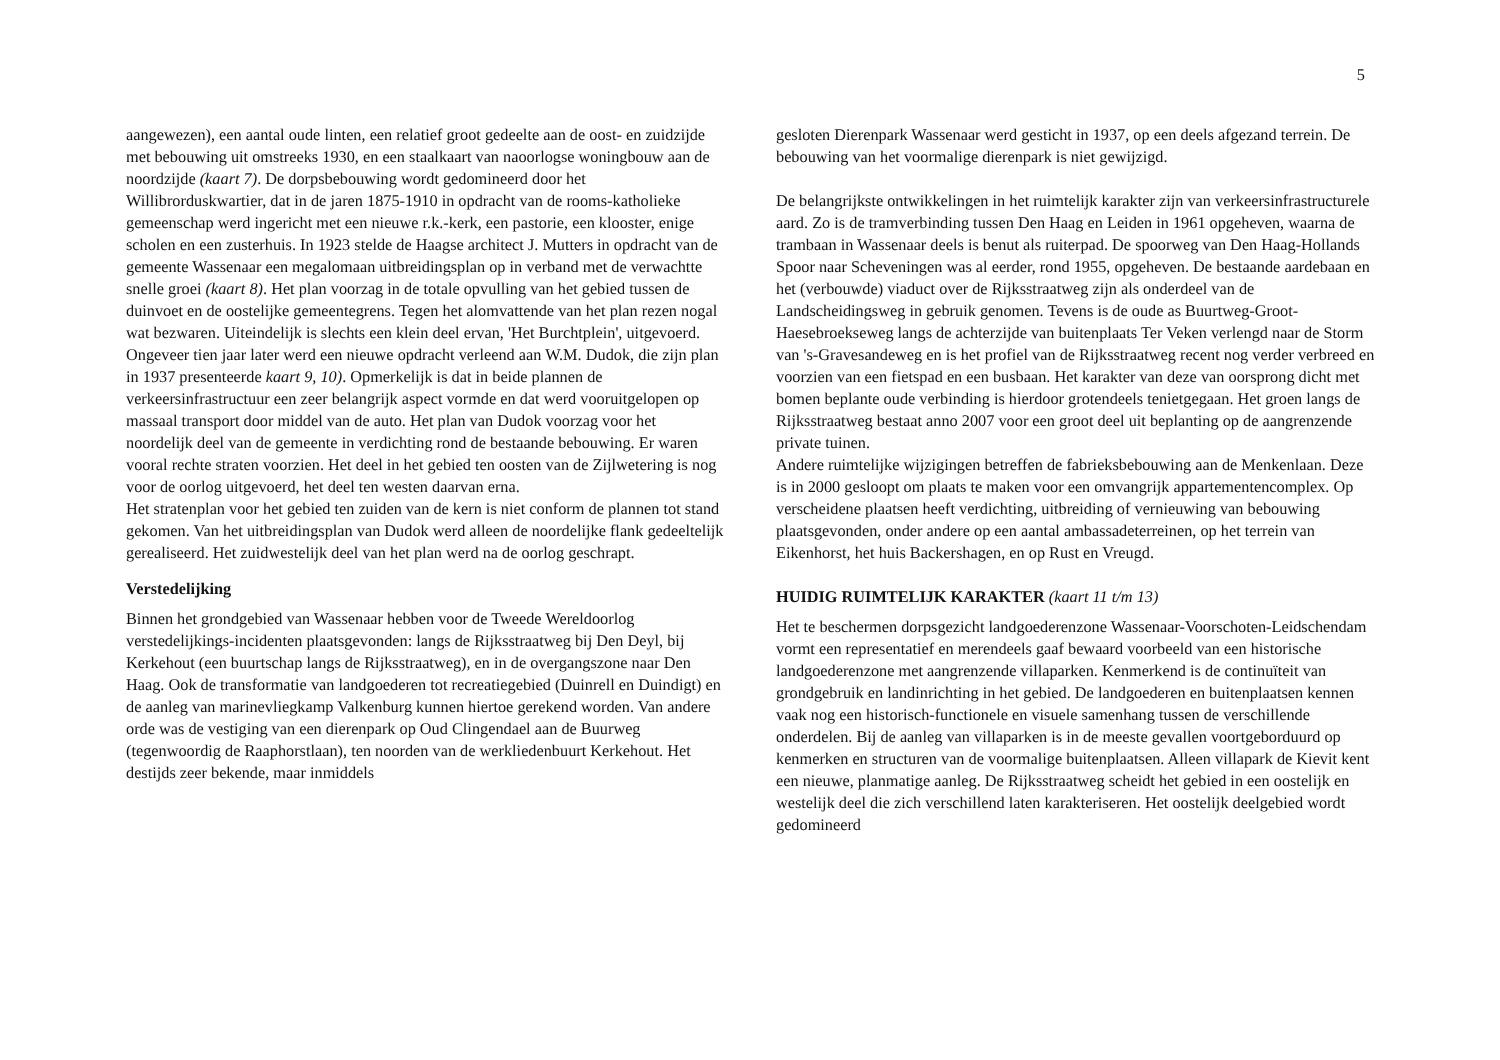5
aangewezen), een aantal oude linten, een relatief groot gedeelte aan de oost- en zuidzijde met bebouwing uit omstreeks 1930, en een staalkaart van naoorlogse woningbouw aan de noordzijde (kaart 7). De dorpsbebouwing wordt gedomineerd door het Willibrorduskwartier, dat in de jaren 1875-1910 in opdracht van de rooms-katholieke gemeenschap werd ingericht met een nieuwe r.k.-kerk, een pastorie, een klooster, enige scholen en een zusterhuis. In 1923 stelde de Haagse architect J. Mutters in opdracht van de gemeente Wassenaar een megalomaan uitbreidingsplan op in verband met de verwachtte snelle groei (kaart 8). Het plan voorzag in de totale opvulling van het gebied tussen de duinvoet en de oostelijke gemeentegrens. Tegen het alomvattende van het plan rezen nogal wat bezwaren. Uiteindelijk is slechts een klein deel ervan, 'Het Burchtplein', uitgevoerd.
Ongeveer tien jaar later werd een nieuwe opdracht verleend aan W.M. Dudok, die zijn plan in 1937 presenteerde kaart 9, 10). Opmerkelijk is dat in beide plannen de verkeersinfrastructuur een zeer belangrijk aspect vormde en dat werd vooruitgelopen op massaal transport door middel van de auto. Het plan van Dudok voorzag voor het noordelijk deel van de gemeente in verdichting rond de bestaande bebouwing. Er waren vooral rechte straten voorzien. Het deel in het gebied ten oosten van de Zijlwetering is nog voor de oorlog uitgevoerd, het deel ten westen daarvan erna.
Het stratenplan voor het gebied ten zuiden van de kern is niet conform de plannen tot stand gekomen. Van het uitbreidingsplan van Dudok werd alleen de noordelijke flank gedeeltelijk gerealiseerd. Het zuidwestelijk deel van het plan werd na de oorlog geschrapt.
Verstedelijking
Binnen het grondgebied van Wassenaar hebben voor de Tweede Wereldoorlog verstedelijkings-incidenten plaatsgevonden: langs de Rijksstraatweg bij Den Deyl, bij Kerkehout (een buurtschap langs de Rijksstraatweg), en in de overgangszone naar Den Haag. Ook de transformatie van landgoederen tot recreatiegebied (Duinrell en Duindigt) en de aanleg van marinevliegkamp Valkenburg kunnen hiertoe gerekend worden. Van andere orde was de vestiging van een dierenpark op Oud Clingendael aan de Buurweg (tegenwoordig de Raaphorstlaan), ten noorden van de werkliedenbuurt Kerkehout. Het destijds zeer bekende, maar inmiddels
gesloten Dierenpark Wassenaar werd gesticht in 1937, op een deels afgezand terrein. De bebouwing van het voormalige dierenpark is niet gewijzigd.
De belangrijkste ontwikkelingen in het ruimtelijk karakter zijn van verkeersinfrastructurele aard. Zo is de tramverbinding tussen Den Haag en Leiden in 1961 opgeheven, waarna de trambaan in Wassenaar deels is benut als ruiterpad. De spoorweg van Den Haag-Hollands Spoor naar Scheveningen was al eerder, rond 1955, opgeheven. De bestaande aardebaan en het (verbouwde) viaduct over de Rijksstraatweg zijn als onderdeel van de Landscheidingsweg in gebruik genomen. Tevens is de oude as Buurtweg-Groot-Haesebroekseweg langs de achterzijde van buitenplaats Ter Veken verlengd naar de Storm van 's-Gravesandeweg en is het profiel van de Rijksstraatweg recent nog verder verbreed en voorzien van een fietspad en een busbaan. Het karakter van deze van oorsprong dicht met bomen beplante oude verbinding is hierdoor grotendeels tenietgegaan. Het groen langs de Rijksstraatweg bestaat anno 2007 voor een groot deel uit beplanting op de aangrenzende private tuinen.
Andere ruimtelijke wijzigingen betreffen de fabrieksbebouwing aan de Menkenlaan. Deze is in 2000 gesloopt om plaats te maken voor een omvangrijk appartementencomplex. Op verscheidene plaatsen heeft verdichting, uitbreiding of vernieuwing van bebouwing plaatsgevonden, onder andere op een aantal ambassadeterreinen, op het terrein van Eikenhorst, het huis Backershagen, en op Rust en Vreugd.
HUIDIG RUIMTELIJK KARAKTER (kaart 11 t/m 13)
Het te beschermen dorpsgezicht landgoederenzone Wassenaar-Voorschoten-Leidschendam vormt een representatief en merendeels gaaf bewaard voorbeeld van een historische landgoederenzone met aangrenzende villaparken. Kenmerkend is de continuïteit van grondgebruik en landinrichting in het gebied. De landgoederen en buitenplaatsen kennen vaak nog een historisch-functionele en visuele samenhang tussen de verschillende onderdelen. Bij de aanleg van villaparken is in de meeste gevallen voortgeborduurd op kenmerken en structuren van de voormalige buitenplaatsen. Alleen villapark de Kievit kent een nieuwe, planmatige aanleg. De Rijksstraatweg scheidt het gebied in een oostelijk en westelijk deel die zich verschillend laten karakteriseren. Het oostelijk deelgebied wordt gedomineerd